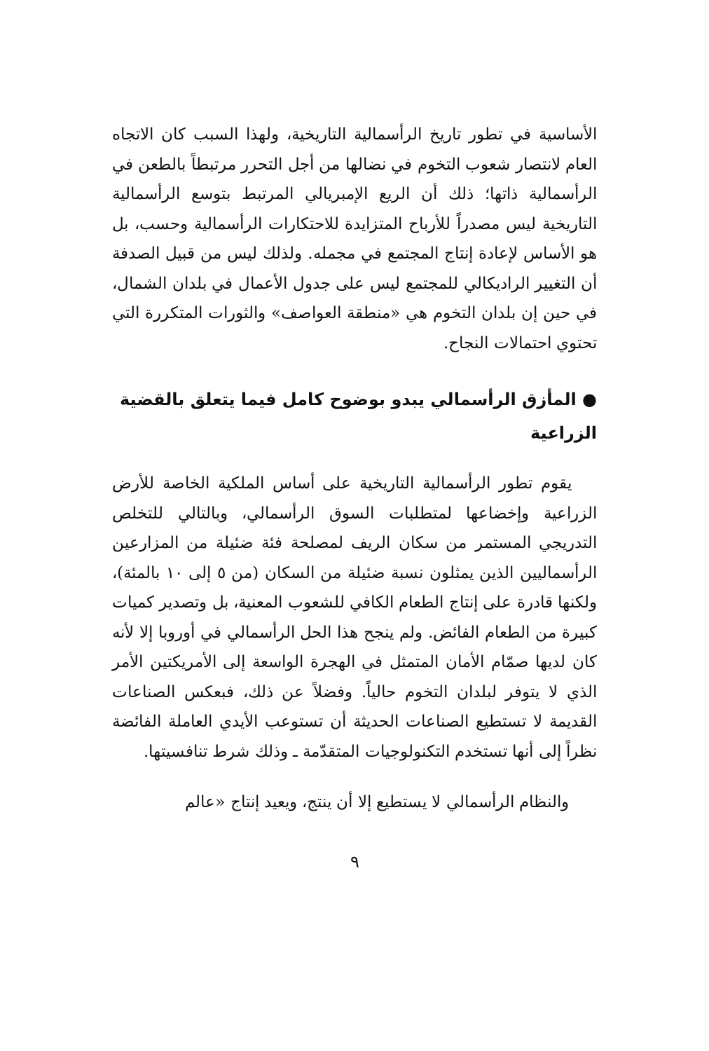الأساسية في تطور تاريخ الرأسمالية التاريخية، ولهذا السبب كان الاتجاه العام لانتصار شعوب التخوم في نضالها من أجل التحرر مرتبطاً بالطعن في الرأسمالية ذاتها؛ ذلك أن الريع الإمبريالي المرتبط بتوسع الرأسمالية التاريخية ليس مصدراً للأرباح المتزايدة للاحتكارات الرأسمالية وحسب، بل هو الأساس لإعادة إنتاج المجتمع في مجمله. ولذلك ليس من قبيل الصدفة أن التغيير الراديكالي للمجتمع ليس على جدول الأعمال في بلدان الشمال، في حين إن بلدان التخوم هي «منطقة العواصف» والثورات المتكررة التي تحتوي احتمالات النجاح.
● المأزق الرأسمالي يبدو بوضوح كامل فيما يتعلق بالقضية الزراعية
يقوم تطور الرأسمالية التاريخية على أساس الملكية الخاصة للأرض الزراعية وإخضاعها لمتطلبات السوق الرأسمالي، وبالتالي للتخلص التدريجي المستمر من سكان الريف لمصلحة فئة ضئيلة من المزارعين الرأسماليين الذين يمثلون نسبة ضئيلة من السكان (من ٥ إلى ١٠ بالمئة)، ولكنها قادرة على إنتاج الطعام الكافي للشعوب المعنية، بل وتصدير كميات كبيرة من الطعام الفائض. ولم ينجح هذا الحل الرأسمالي في أوروبا إلا لأنه كان لديها صمّام الأمان المتمثل في الهجرة الواسعة إلى الأمريكتين الأمر الذي لا يتوفر لبلدان التخوم حالياً. وفضلاً عن ذلك، فبعكس الصناعات القديمة لا تستطيع الصناعات الحديثة أن تستوعب الأيدي العاملة الفائضة نظراً إلى أنها تستخدم التكنولوجيات المتقدّمة ـ وذلك شرط تنافسيتها.
والنظام الرأسمالي لا يستطيع إلا أن ينتج، ويعيد إنتاج «عالم
٩